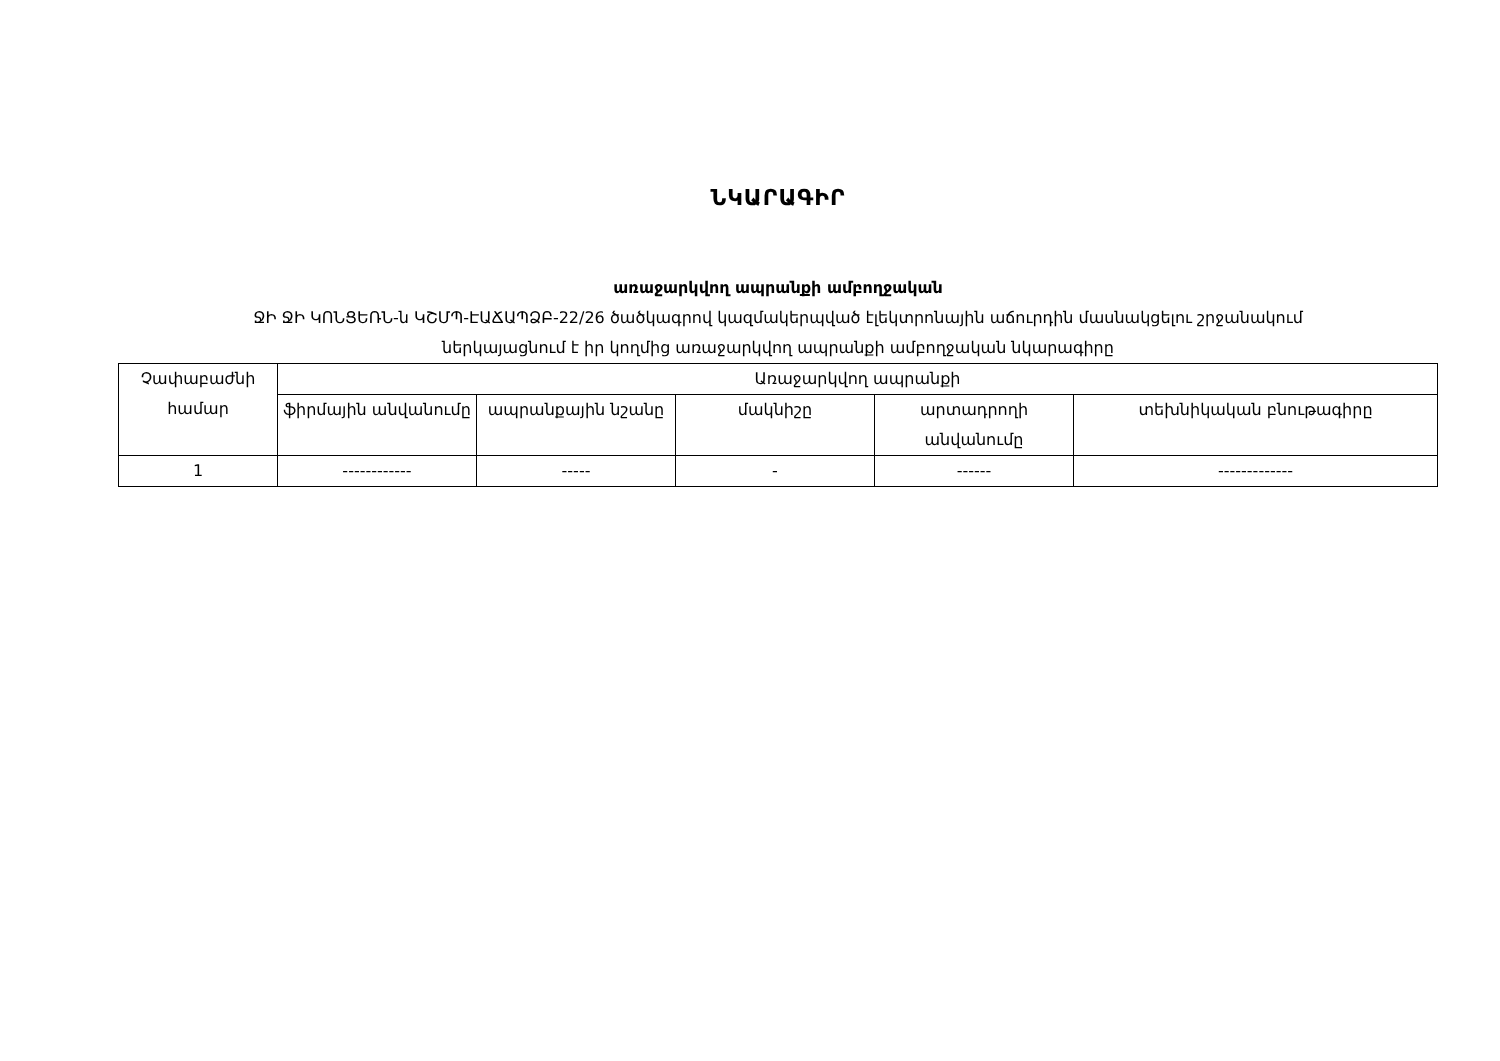ՆԿԱՐԱԳԻՐ
առաջարկվող ապրանքի ամբողջական
ՋԻ ՋԻ ԿՈՆՑԵՌՆ-ն ԿՇՄՊ-ԷԱՃԱՊՁԲ-22/26 ծածկագրով կազմակերպված էլեկտրոնային աճուրդին մասնակցելու շրջանակում
ներկայացնում է իր կողմից առաջարկվող ապրանքի ամբողջական նկարագիրը
| Չափաբաժնի համար | Առաջարկվող ապրանքի | | | | |
| --- | --- | --- | --- | --- | --- |
| | ֆիրմային անվանումը | ապրանքային նշանը | մակնիշը | արտադրողի անվանումը | տեխնիկական բնութագիրը |
| 1 | ------------ | ----- | - | ------ | ------------- |